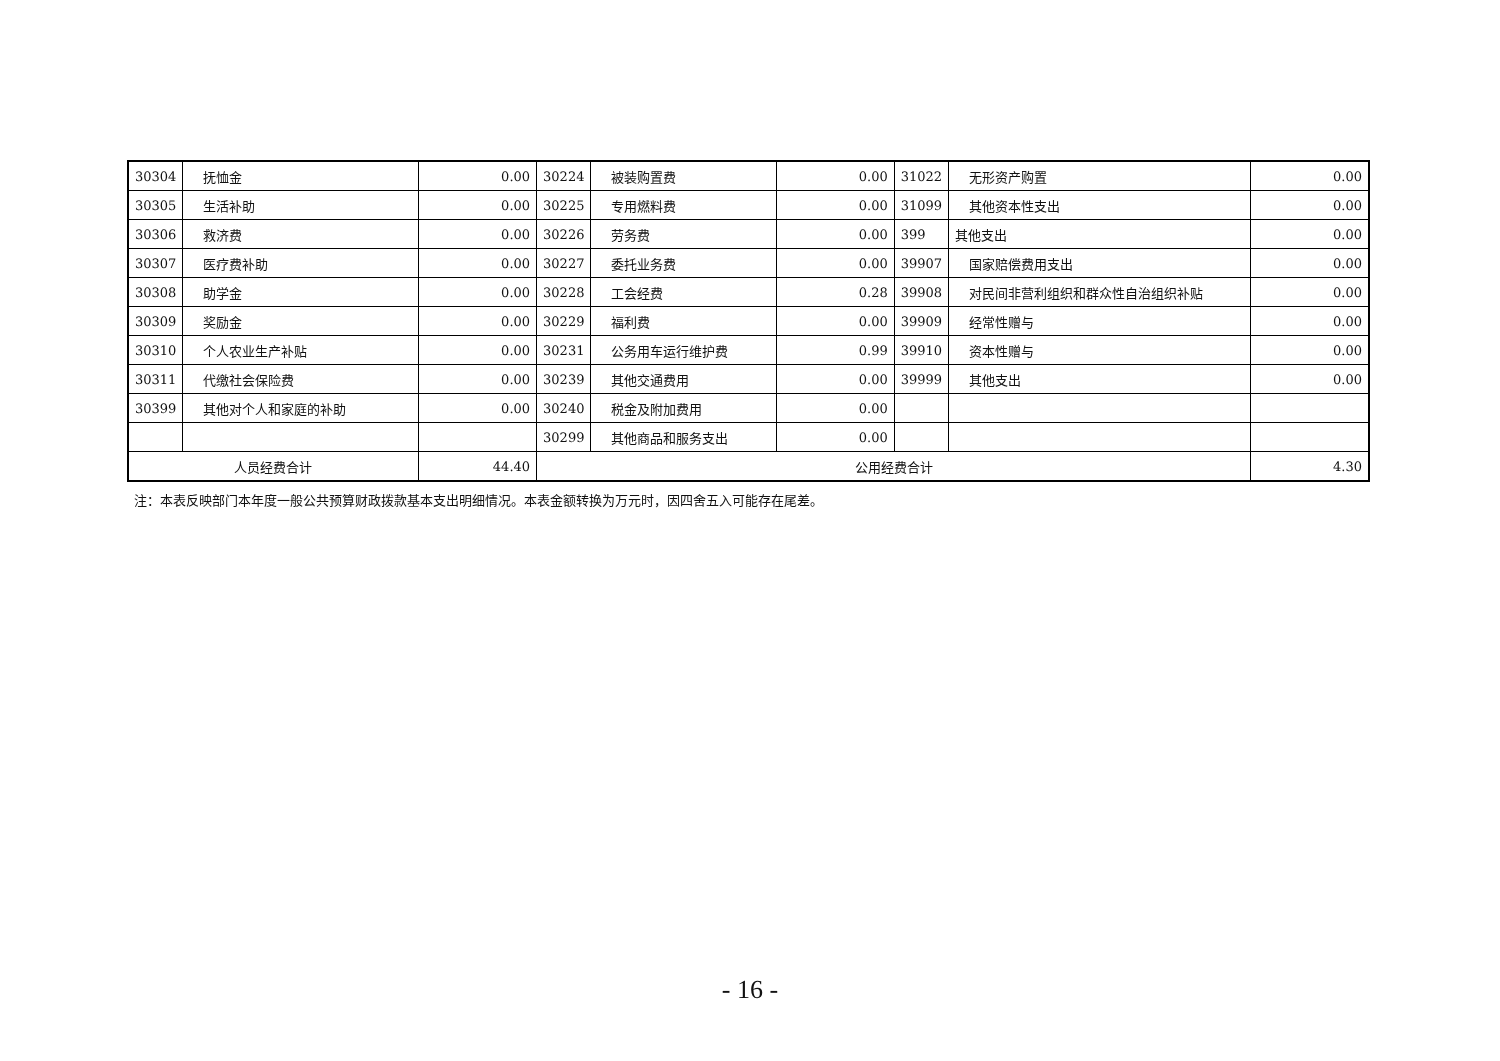| 30304 | 抚恤金 | 0.00 | 30224 | 被装购置费 | 0.00 | 31022 | 无形资产购置 | 0.00 |
| 30305 | 生活补助 | 0.00 | 30225 | 专用燃料费 | 0.00 | 31099 | 其他资本性支出 | 0.00 |
| 30306 | 救济费 | 0.00 | 30226 | 劳务费 | 0.00 | 399 | 其他支出 | 0.00 |
| 30307 | 医疗费补助 | 0.00 | 30227 | 委托业务费 | 0.00 | 39907 | 国家赔偿费用支出 | 0.00 |
| 30308 | 助学金 | 0.00 | 30228 | 工会经费 | 0.28 | 39908 | 对民间非营利组织和群众性自治组织补贴 | 0.00 |
| 30309 | 奖励金 | 0.00 | 30229 | 福利费 | 0.00 | 39909 | 经常性赠与 | 0.00 |
| 30310 | 个人农业生产补贴 | 0.00 | 30231 | 公务用车运行维护费 | 0.99 | 39910 | 资本性赠与 | 0.00 |
| 30311 | 代缴社会保险费 | 0.00 | 30239 | 其他交通费用 | 0.00 | 39999 | 其他支出 | 0.00 |
| 30399 | 其他对个人和家庭的补助 | 0.00 | 30240 | 税金及附加费用 | 0.00 | | | |
| | | | 30299 | 其他商品和服务支出 | 0.00 | | | |
| 人员经费合计 | | 44.40 | 公用经费合计 | | | | | 4.30 |
注：本表反映部门本年度一般公共预算财政拨款基本支出明细情况。本表金额转换为万元时，因四舍五入可能存在尾差。
- 16 -